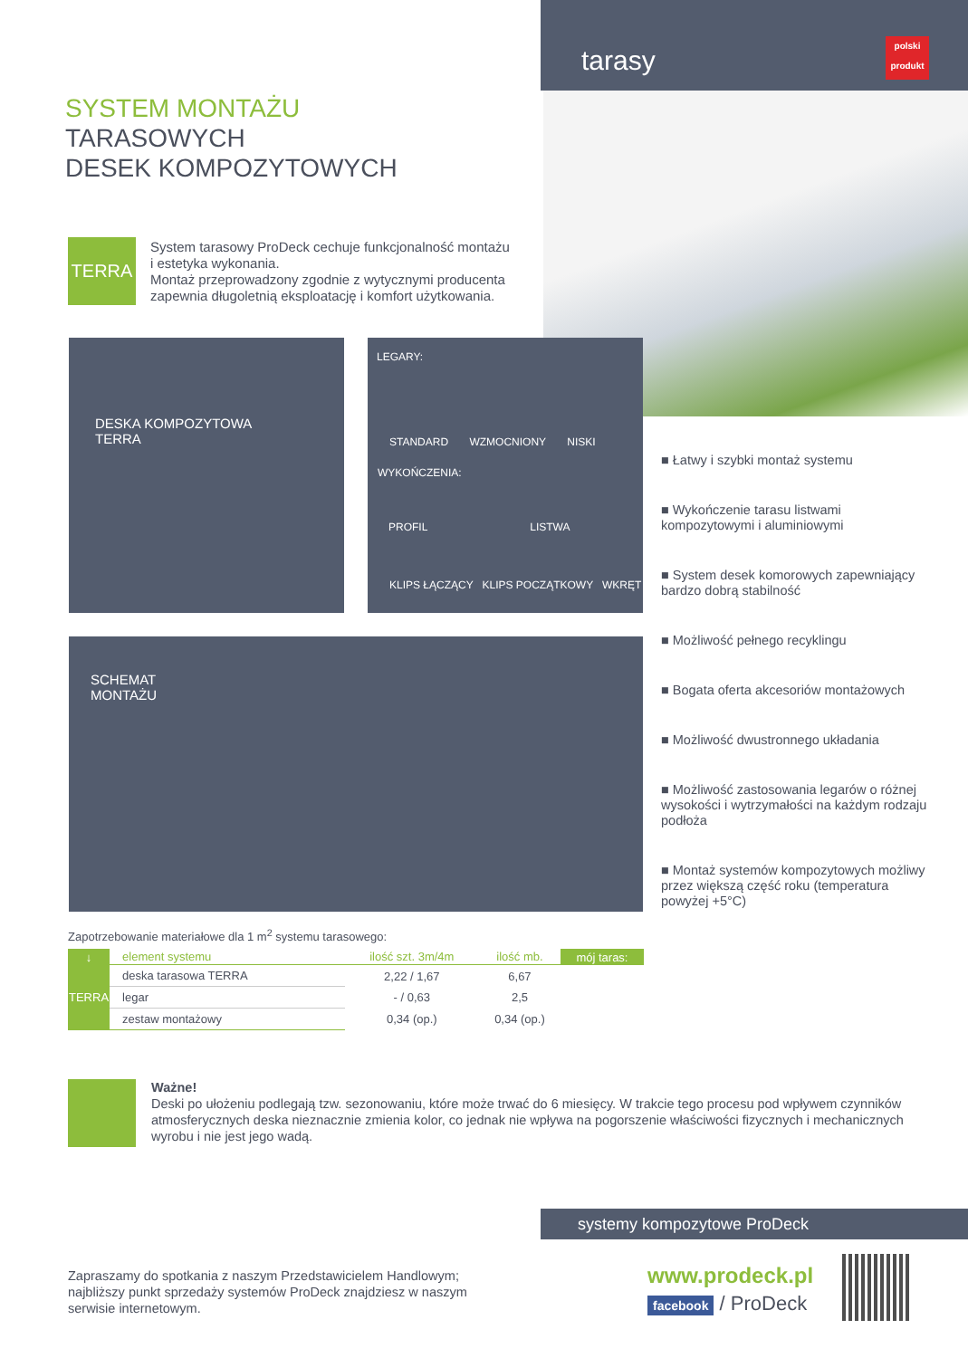tarasy
polski
produkt
SYSTEM MONTAŻU
TARASOWYCH
DESEK KOMPOZYTOWYCH
TERRA
System tarasowy ProDeck cechuje funkcjonalność montażu i estetyka wykonania.
Montaż przeprowadzony zgodnie z wytycznymi producenta zapewnia długoletnią eksploatację i komfort użytkowania.
DESKA KOMPOZYTOWA
TERRA
LEGARY:
STANDARD WZMOCNIONY NISKI
WYKOŃCZENIA:
PROFIL LISTWA
KLIPS ŁĄCZĄCY KLIPS POCZĄTKOWY WKRĘT
SCHEMAT
MONTAŻU
■ Łatwy i szybki montaż systemu
■ Wykończenie tarasu listwami kompozytowymi i aluminiowymi
■ System desek komorowych zapewniający bardzo dobrą stabilność
■ Możliwość pełnego recyklingu
■ Bogata oferta akcesoriów montażowych
■ Możliwość dwustronnego układania
■ Możliwość zastosowania legarów o różnej wysokości i wytrzymałości na każdym rodzaju podłoża
■ Montaż systemów kompozytowych możliwy przez większą część roku (temperatura powyżej +5°C)
Zapotrzebowanie materiałowe dla 1 m<sup>2</sup> systemu tarasowego:
| ↓ | element systemu | ilość szt. 3m/4m | ilość mb. | mój taras: |
| --- | --- | --- | --- | --- |
| TERRA | deska tarasowa TERRA | 2,22 / 1,67 | 6,67 | |
| | legar | - / 0,63 | 2,5 | |
| | zestaw montażowy | 0,34 (op.) | 0,34 (op.) | |
Ważne!
Deski po ułożeniu podlegają tzw. sezonowaniu, które może trwać do 6 miesięcy. W trakcie tego procesu pod wpływem czynników atmosferycznych deska nieznacznie zmienia kolor, co jednak nie wpływa na pogorszenie właściwości fizycznych i mechanicznych wyrobu i nie jest jego wadą.
systemy kompozytowe ProDeck
Zapraszamy do spotkania z naszym Przedstawicielem Handlowym; najbliższy punkt sprzedaży systemów ProDeck znajdziesz w naszym serwisie internetowym.
www.prodeck.pl
facebook / ProDeck